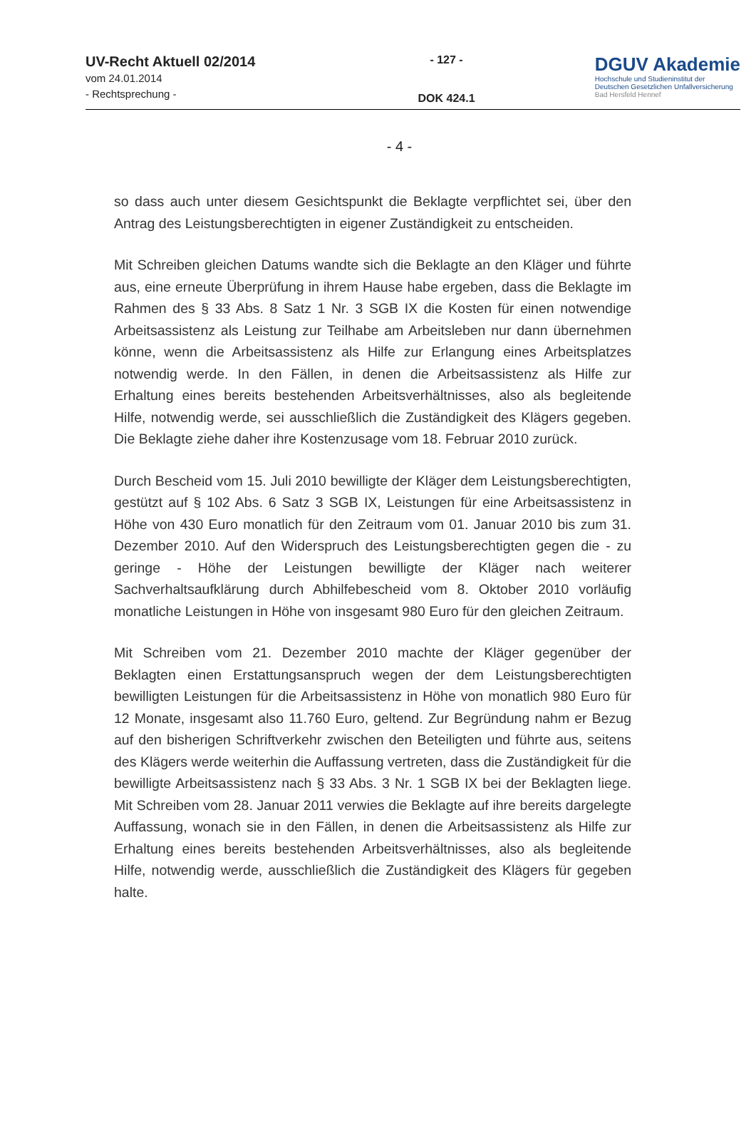UV-Recht Aktuell 02/2014
vom 24.01.2014
- Rechtsprechung -
- 127 -
DOK 424.1
DGUV Akademie
Hochschule und Studieninstitut der
Deutschen Gesetzlichen Unfallversicherung
Bad Hersfeld Hennef
- 4 -
so dass auch unter diesem Gesichtspunkt die Beklagte verpflichtet sei, über den Antrag des Leistungsberechtigten in eigener Zuständigkeit zu entscheiden.
Mit Schreiben gleichen Datums wandte sich die Beklagte an den Kläger und führte aus, eine erneute Überprüfung in ihrem Hause habe ergeben, dass die Beklagte im Rahmen des § 33 Abs. 8 Satz 1 Nr. 3 SGB IX die Kosten für einen notwendige Arbeitsassistenz als Leistung zur Teilhabe am Arbeitsleben nur dann übernehmen könne, wenn die Arbeitsassistenz als Hilfe zur Erlangung eines Arbeitsplatzes notwendig werde. In den Fällen, in denen die Arbeitsassistenz als Hilfe zur Erhaltung eines bereits bestehenden Arbeitsverhältnisses, also als begleitende Hilfe, notwendig werde, sei ausschließlich die Zuständigkeit des Klägers gegeben. Die Beklagte ziehe daher ihre Kostenzusage vom 18. Februar 2010 zurück.
Durch Bescheid vom 15. Juli 2010 bewilligte der Kläger dem Leistungsberechtigten, gestützt auf § 102 Abs. 6 Satz 3 SGB IX, Leistungen für eine Arbeitsassistenz in Höhe von 430 Euro monatlich für den Zeitraum vom 01. Januar 2010 bis zum 31. Dezember 2010. Auf den Widerspruch des Leistungsberechtigten gegen die - zu geringe - Höhe der Leistungen bewilligte der Kläger nach weiterer Sachverhaltsaufklärung durch Abhilfebescheid vom 8. Oktober 2010 vorläufig monatliche Leistungen in Höhe von insgesamt 980 Euro für den gleichen Zeitraum.
Mit Schreiben vom 21. Dezember 2010 machte der Kläger gegenüber der Beklagten einen Erstattungsanspruch wegen der dem Leistungsberechtigten bewilligten Leistungen für die Arbeitsassistenz in Höhe von monatlich 980 Euro für 12 Monate, insgesamt also 11.760 Euro, geltend. Zur Begründung nahm er Bezug auf den bisherigen Schriftverkehr zwischen den Beteiligten und führte aus, seitens des Klägers werde weiterhin die Auffassung vertreten, dass die Zuständigkeit für die bewilligte Arbeitsassistenz nach § 33 Abs. 3 Nr. 1 SGB IX bei der Beklagten liege. Mit Schreiben vom 28. Januar 2011 verwies die Beklagte auf ihre bereits dargelegte Auffassung, wonach sie in den Fällen, in denen die Arbeitsassistenz als Hilfe zur Erhaltung eines bereits bestehenden Arbeitsverhältnisses, also als begleitende Hilfe, notwendig werde, ausschließlich die Zuständigkeit des Klägers für gegeben halte.